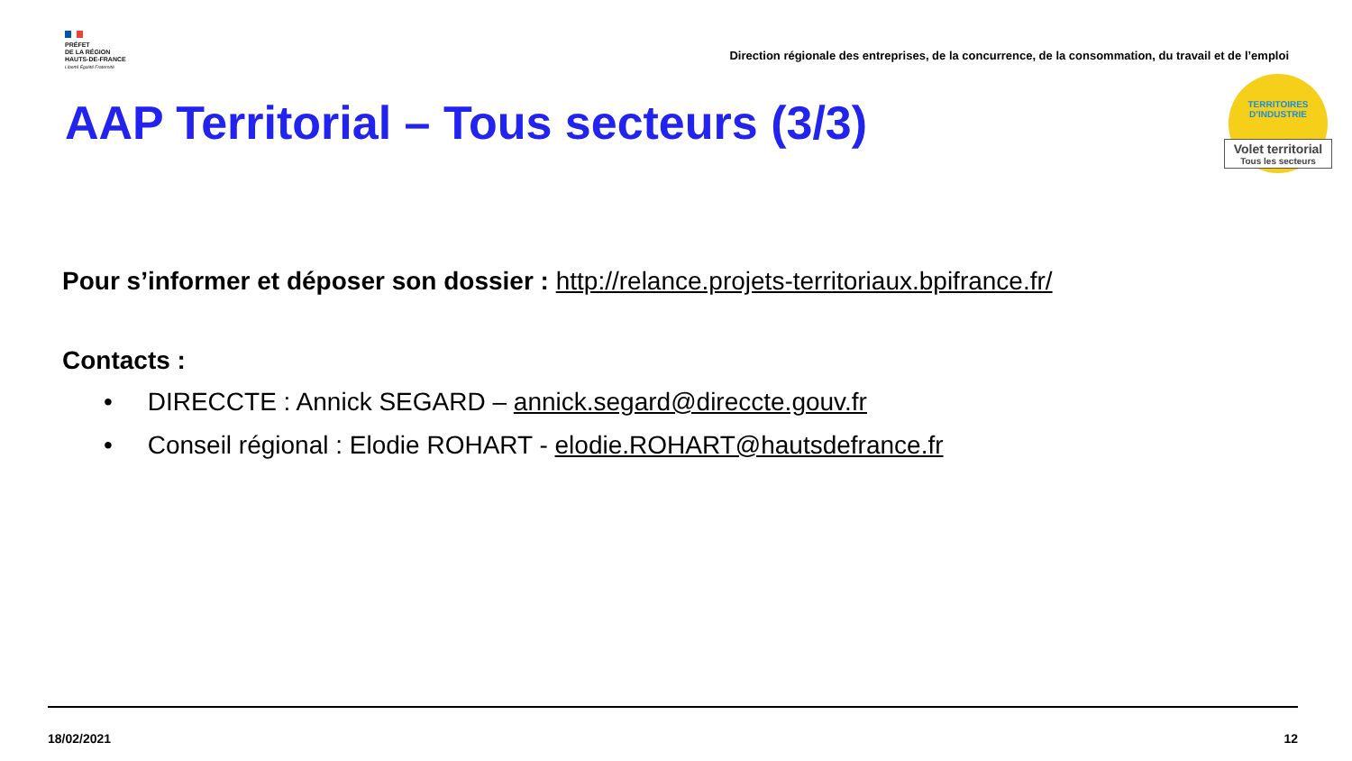PRÉFET
DE LA RÉGION
HAUTS-DE-FRANCE
Liberté Égalité Fraternité
Direction régionale des entreprises, de la concurrence, de la consommation, du travail et de l’emploi
TERRITOIRES
D’INDUSTRIE
Volet territorial
Tous les secteurs
AAP Territorial – Tous secteurs (3/3)
Pour s’informer et déposer son dossier : http://relance.projets-territoriaux.bpifrance.fr/
Contacts :
• DIRECCTE : Annick SEGARD – annick.segard@direccte.gouv.fr
• Conseil régional : Elodie ROHART - elodie.ROHART@hautsdefrance.fr
18/02/2021 12